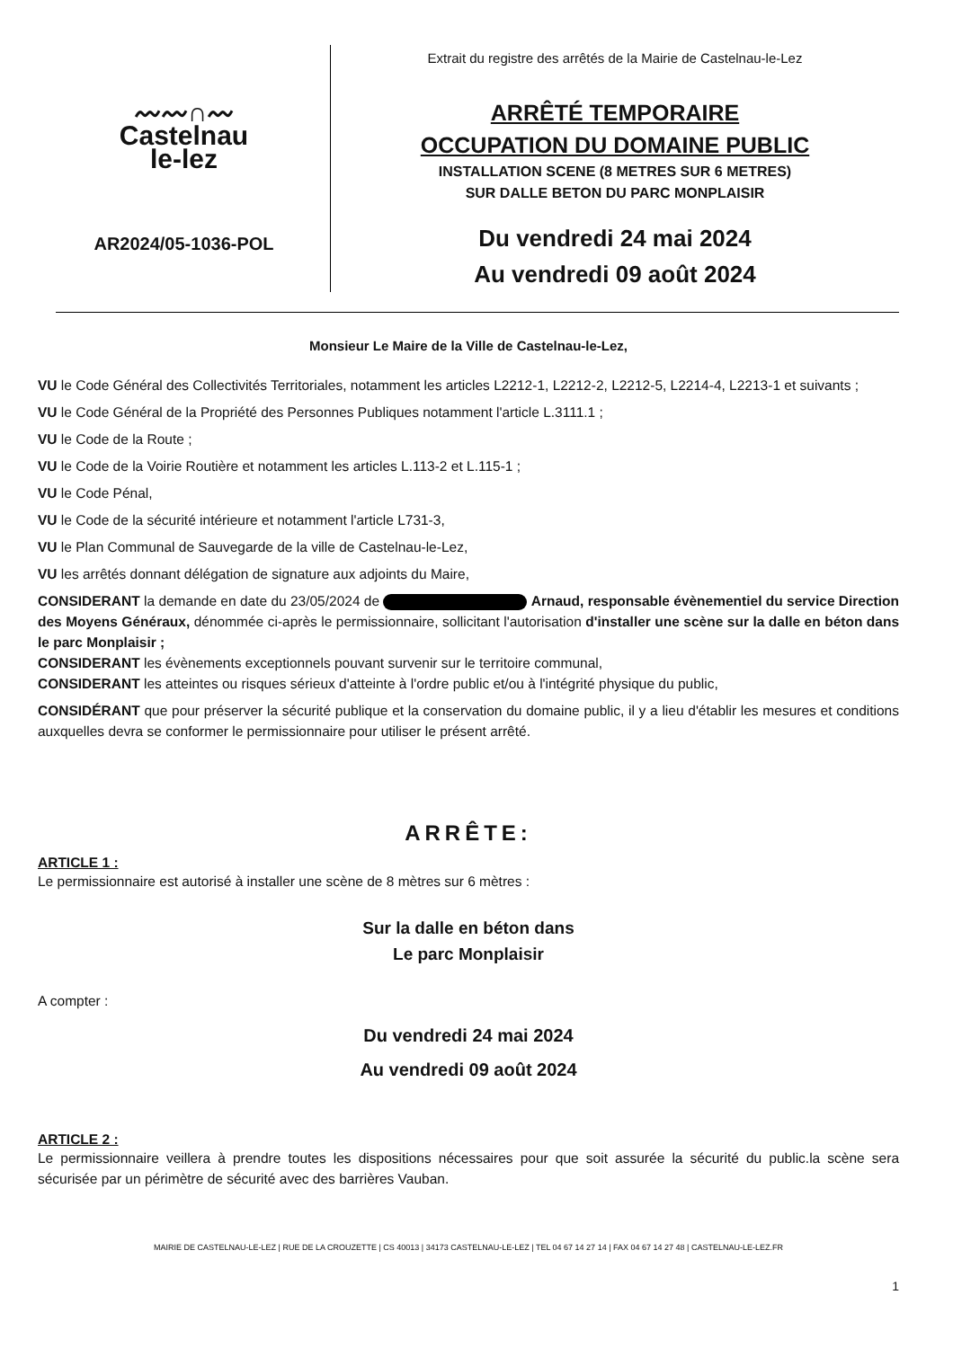〰〰∩〰
Castelnau
le-lez
AR2024/05-1036-POL
Extrait du registre des arrêtés de la Mairie de Castelnau-le-Lez
ARRÊTÉ TEMPORAIRE
OCCUPATION DU DOMAINE PUBLIC
INSTALLATION SCENE (8 METRES SUR 6 METRES)
SUR DALLE BETON DU PARC MONPLAISIR
Du vendredi 24 mai 2024
Au vendredi 09 août 2024
Monsieur Le Maire de la Ville de Castelnau-le-Lez,
VU le Code Général des Collectivités Territoriales, notamment les articles L2212-1, L2212-2, L2212-5, L2214-4, L2213-1 et suivants ;
VU le Code Général de la Propriété des Personnes Publiques notamment l'article L.3111.1 ;
VU le Code de la Route ;
VU le Code de la Voirie Routière et notamment les articles L.113-2 et L.115-1 ;
VU le Code Pénal,
VU le Code de la sécurité intérieure et notamment l'article L731-3,
VU le Plan Communal de Sauvegarde de la ville de Castelnau-le-Lez,
VU les arrêtés donnant délégation de signature aux adjoints du Maire,
CONSIDERANT la demande en date du 23/05/2024 de Arnaud, responsable évènementiel du service Direction des Moyens Généraux, dénommée ci-après le permissionnaire, sollicitant l'autorisation d'installer une scène sur la dalle en béton dans le parc Monplaisir ;
CONSIDERANT les évènements exceptionnels pouvant survenir sur le territoire communal,
CONSIDERANT les atteintes ou risques sérieux d'atteinte à l'ordre public et/ou à l'intégrité physique du public,
CONSIDÉRANT que pour préserver la sécurité publique et la conservation du domaine public, il y a lieu d'établir les mesures et conditions auxquelles devra se conformer le permissionnaire pour utiliser le présent arrêté.
ARRÊTE:
ARTICLE 1 :
Le permissionnaire est autorisé à installer une scène de 8 mètres sur 6 mètres :
Sur la dalle en béton dans
Le parc Monplaisir
A compter :
Du vendredi 24 mai 2024
Au vendredi 09 août 2024
ARTICLE 2 :
Le permissionnaire veillera à prendre toutes les dispositions nécessaires pour que soit assurée la sécurité du public.la scène sera sécurisée par un périmètre de sécurité avec des barrières Vauban.
MAIRIE DE CASTELNAU-LE-LEZ | RUE DE LA CROUZETTE | CS 40013 | 34173 CASTELNAU-LE-LEZ | TEL 04 67 14 27 14 | FAX 04 67 14 27 48 | CASTELNAU-LE-LEZ.FR
1